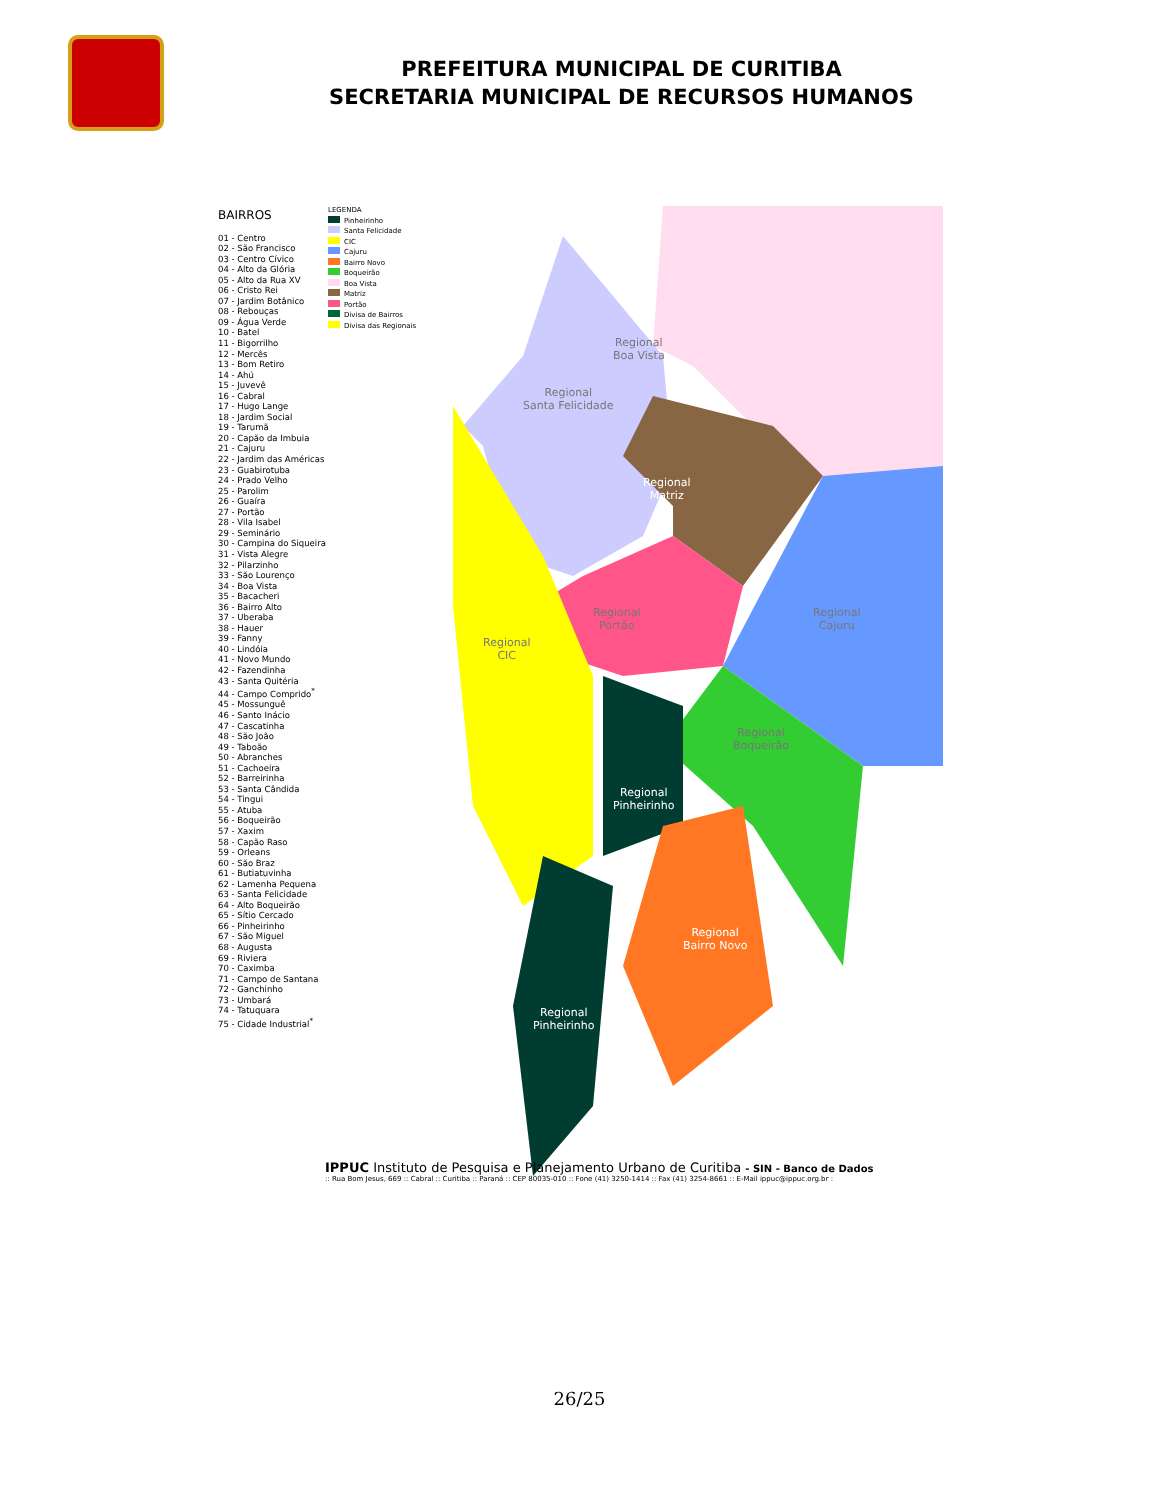PREFEITURA MUNICIPAL DE CURITIBA
SECRETARIA MUNICIPAL DE RECURSOS HUMANOS
BAIRROS
01 - Centro
02 - São Francisco
03 - Centro Cívico
04 - Alto da Glória
05 - Alto da Rua XV
06 - Cristo Rei
07 - Jardim Botânico
08 - Rebouças
09 - Água Verde
10 - Batel
11 - Bigorrilho
12 - Mercês
13 - Bom Retiro
14 - Ahú
15 - Juvevê
16 - Cabral
17 - Hugo Lange
18 - Jardim Social
19 - Tarumã
20 - Capão da Imbuia
21 - Cajuru
22 - Jardim das Américas
23 - Guabirotuba
24 - Prado Velho
25 - Parolim
26 - Guaíra
27 - Portão
28 - Vila Isabel
29 - Seminário
30 - Campina do Siqueira
31 - Vista Alegre
32 - Pilarzinho
33 - São Lourenço
34 - Boa Vista
35 - Bacacheri
36 - Bairro Alto
37 - Uberaba
38 - Hauer
39 - Fanny
40 - Lindóia
41 - Novo Mundo
42 - Fazendinha
43 - Santa Quitéria
44 - Campo Comprido<sup>*</sup>
45 - Mossunguê
46 - Santo Inácio
47 - Cascatinha
48 - São João
49 - Taboão
50 - Abranches
51 - Cachoeira
52 - Barreirinha
53 - Santa Cândida
54 - Tingui
55 - Atuba
56 - Boqueirão
57 - Xaxim
58 - Capão Raso
59 - Orleans
60 - São Braz
61 - Butiatuvinha
62 - Lamenha Pequena
63 - Santa Felicidade
64 - Alto Boqueirão
65 - Sítio Cercado
66 - Pinheirinho
67 - São Miguel
68 - Augusta
69 - Riviera
70 - Caximba
71 - Campo de Santana
72 - Ganchinho
73 - Umbará
74 - Tatuquara
75 - Cidade Industrial<sup>*</sup>
LEGENDA
Pinheirinho
Santa Felicidade
CIC
Cajuru
Bairro Novo
Boqueirão
Boa Vista
Matriz
Portão
Divisa de Bairros
Divisa das Regionais
Regional
Boa Vista
Regional
Santa Felicidade
Regional
Matriz
Regional
Portão
Regional
Cajuru
Regional
CIC
Regional
Boqueirão
Regional
Pinheirinho
Regional
Bairro Novo
Regional
Pinheirinho
IPPUC Instituto de Pesquisa e Planejamento Urbano de Curitiba - SIN - Banco de Dados:: Rua Bom Jesus, 669 :: Cabral :: Curitiba :: Paraná :: CEP 80035-010 :: Fone (41) 3250-1414 :: Fax (41) 3254-8661 :: E-Mail ippuc@ippuc.org.br :
26/25